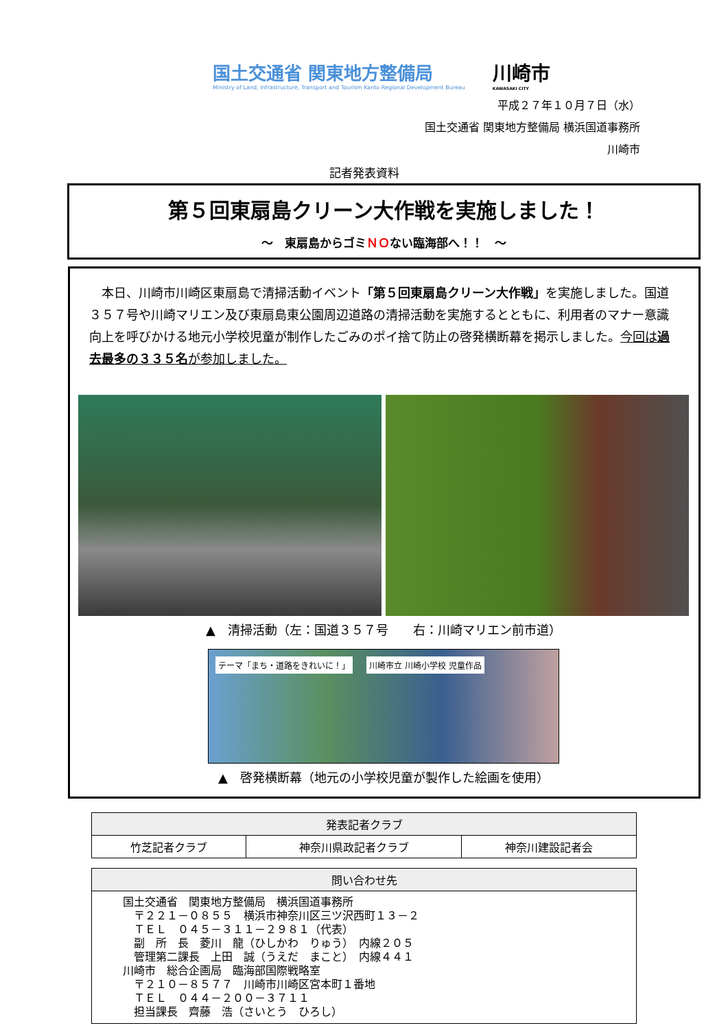国土交通省 関東地方整備局
Ministry of Land, Infrastructure, Transport and Tourism Kanto Regional Development Bureau
川崎市
KAWASAKI CITY
平成２７年１０月７日（水）
国土交通省 関東地方整備局 横浜国道事務所
川崎市
記者発表資料
第５回東扇島クリーン大作戦を実施しました！
～　東扇島からゴミＮＯない臨海部へ！！　～
本日、川崎市川崎区東扇島で清掃活動イベント「第５回東扇島クリーン大作戦」を実施しました。国道３５７号や川崎マリエン及び東扇島東公園周辺道路の清掃活動を実施するとともに、利用者のマナー意識向上を呼びかける地元小学校児童が制作したごみのポイ捨て防止の啓発横断幕を掲示しました。今回は過去最多の３３５名が参加しました。
▲　清掃活動（左：国道３５７号　　右：川崎マリエン前市道）
テーマ「まち・道路をきれいに！」 川崎市立 川崎小学校 児童作品
▲　啓発横断幕（地元の小学校児童が製作した絵画を使用）
| 発表記者クラブ | | |
| --- | --- | --- |
| 竹芝記者クラブ | 神奈川県政記者クラブ | 神奈川建設記者会 |
| 問い合わせ先 |
| --- |
| 国土交通省 関東地方整備局 横浜国道事務所 〒２２１－０８５５ 横浜市神奈川区三ツ沢西町１３－２ ＴＥＬ ０４５－３１１－２９８１（代表） 副 所 長 菱川 龍（ひしかわ りゅう） 内線２０５ 管理第二課長 上田 誠（うえだ まこと） 内線４４１ 川崎市 総合企画局 臨海部国際戦略室 〒２１０－８５７７ 川崎市川崎区宮本町１番地 ＴＥＬ ０４４－２００－３７１１ 担当課長 齊藤 浩（さいとう ひろし） |